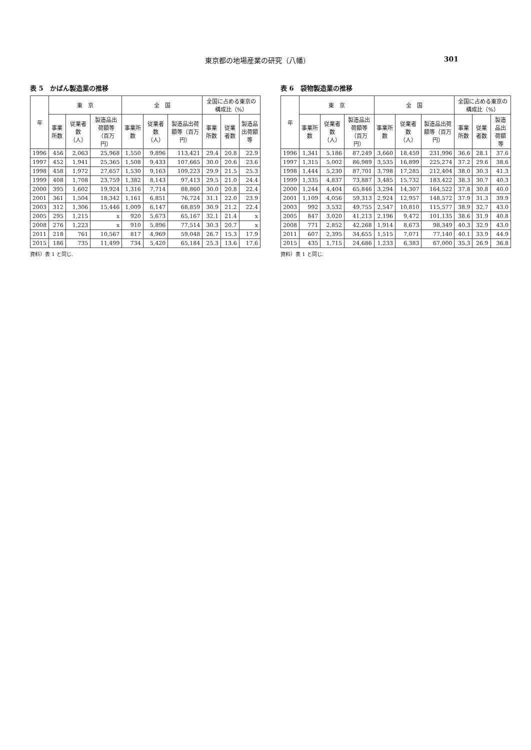東京都の地場産業の研究（八幡） 301
表 5　かばん製造業の推移
| 年 | 東 京 | | | 全 国 | | | 全国に占める東京の構成比（%） | | |
| --- | --- | --- | --- | --- | --- | --- | --- | --- | --- |
| | 事業所数 | 従業者数（人） | 製造品出荷額等（百万円） | 事業所数 | 従業者数（人） | 製造品出荷額等（百万円） | 事業所数 | 従業者数 | 製造品出荷額等 |
| 1996 | 456 | 2,063 | 25,968 | 1,550 | 9,896 | 113,421 | 29.4 | 20.8 | 22.9 |
| 1997 | 452 | 1,941 | 25,365 | 1,508 | 9,433 | 107,665 | 30.0 | 20.6 | 23.6 |
| 1998 | 458 | 1,972 | 27,657 | 1,530 | 9,163 | 109,223 | 29.9 | 21.5 | 25.3 |
| 1999 | 408 | 1,708 | 23,759 | 1,382 | 8,143 | 97,413 | 29.5 | 21.0 | 24.4 |
| 2000 | 395 | 1,602 | 19,924 | 1,316 | 7,714 | 88,860 | 30.0 | 20.8 | 22.4 |
| 2001 | 361 | 1,504 | 18,342 | 1,161 | 6,851 | 76,724 | 31.1 | 22.0 | 23.9 |
| 2003 | 312 | 1,306 | 15,446 | 1,009 | 6,147 | 68,859 | 30.9 | 21.2 | 22.4 |
| 2005 | 295 | 1,215 | x | 920 | 5,673 | 65,167 | 32.1 | 21.4 | x |
| 2008 | 276 | 1,223 | x | 910 | 5,896 | 77,514 | 30.3 | 20.7 | x |
| 2011 | 218 | 761 | 10,567 | 817 | 4,969 | 59,048 | 26.7 | 15.3 | 17.9 |
| 2015 | 186 | 735 | 11,499 | 734 | 5,420 | 65,184 | 25.3 | 13.6 | 17.6 |
資料）表 1 と同じ.
表 6　袋物製造業の推移
| 年 | 東 京 | | | 全 国 | | | 全国に占める東京の構成比（%） | | |
| --- | --- | --- | --- | --- | --- | --- | --- | --- | --- |
| | 事業所数 | 従業者数（人） | 製造品出荷額等（百万円） | 事業所数 | 従業者数（人） | 製造品出荷額等（百万円） | 事業所数 | 従業者数 | 製造品出荷額等 |
| 1996 | 1,341 | 5,186 | 87,249 | 3,660 | 18,459 | 231,996 | 36.6 | 28.1 | 37.6 |
| 1997 | 1,315 | 5,002 | 86,989 | 3,535 | 16,899 | 225,274 | 37.2 | 29.6 | 38.6 |
| 1998 | 1,444 | 5,230 | 87,701 | 3,798 | 17,285 | 212,404 | 38.0 | 30.3 | 41.3 |
| 1999 | 1,335 | 4,837 | 73,887 | 3,485 | 15,732 | 183,422 | 38.3 | 30.7 | 40.3 |
| 2000 | 1,244 | 4,404 | 65,846 | 3,294 | 14,307 | 164,522 | 37.8 | 30.8 | 40.0 |
| 2001 | 1,109 | 4,056 | 59,313 | 2,924 | 12,957 | 148,572 | 37.9 | 31.3 | 39.9 |
| 2003 | 992 | 3,532 | 49,755 | 2,547 | 10,810 | 115,577 | 38.9 | 32.7 | 43.0 |
| 2005 | 847 | 3,020 | 41,213 | 2,196 | 9,472 | 101,135 | 38.6 | 31.9 | 40.8 |
| 2008 | 771 | 2,852 | 42,268 | 1,914 | 8,673 | 98,349 | 40.3 | 32.9 | 43.0 |
| 2011 | 607 | 2,395 | 34,655 | 1,515 | 7,071 | 77,140 | 40.1 | 33.9 | 44.9 |
| 2015 | 435 | 1,715 | 24,686 | 1,233 | 6,383 | 67,000 | 35.3 | 26.9 | 36.8 |
資料）表 1 と同じ.